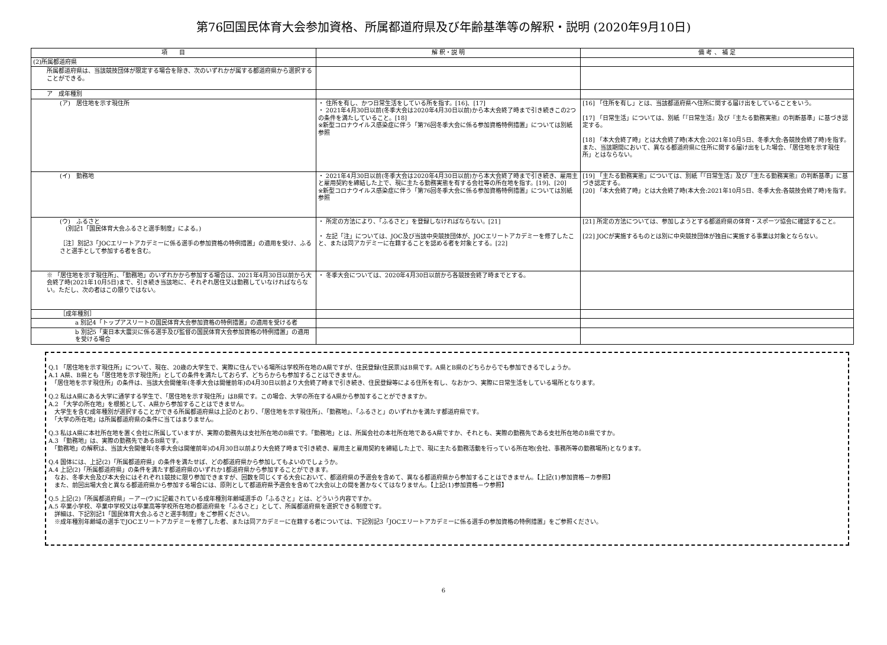第76回国民体育大会参加資格、所属都道府県及び年齢基準等の解釈・説明 (2020年9月10日)
| 項 目 | 解 釈・説 明 | 備 考 、 補 足 |
| --- | --- | --- |
| (2)所属都道府県 | | |
| 所属都道府県は、当該競技団体が限定する場合を除き、次のいずれかが属する都道府県から選択することができる。 | | |
| ア 成年種別 | | |
| (ア) 居住地を示す現住所 | ・ 住所を有し、かつ日常生活をしている所を指す。[16]、[17] ・ 2021年4月30日以前(冬季大会は2020年4月30日以前)から本大会終了時まで引き続きこの2つの条件を満たしていること。[18] ※新型コロナウイルス感染症に伴う「第76回冬季大会に係る参加資格特例措置」については別紙参照 | [16] 「住所を有し」とは、当該都道府県へ住所に関する届け出をしていることをいう。 [17] 「日常生活」については、別紙「『日常生活』及び『主たる勤務実態』の判断基準」に基づき認定する。 [18] 「本大会終了時」とは大会終了時(本大会:2021年10月5日、冬季大会:各競技会終了時)を指す。また、当該期間において、異なる都道府県に住所に関する届け出をした場合、「居住地を示す現住所」とはならない。 |
| (イ) 勤務地 | ・ 2021年4月30日以前(冬季大会は2020年4月30日以前)から本大会終了時まで引き続き、雇用主と雇用契約を締結した上で、現に主たる勤務実態を有する会社等の所在地を指す。[19]、[20] ※新型コロナウイルス感染症に伴う「第76回冬季大会に係る参加資格特例措置」については別紙参照 | [19] 「主たる勤務実態」については、別紙「『日常生活』及び『主たる勤務実態』の判断基準」に基づき認定する。 [20] 「本大会終了時」とは大会終了時(本大会:2021年10月5日、冬季大会:各競技会終了時)を指す。 |
| (ウ) ふるさと (別記1「国民体育大会ふるさと選手制度」による。) ［注］別記3「JOCエリートアカデミーに係る選手の参加資格の特例措置」の適用を受け、ふるさと選手として参加する者を含む。 | ・ 所定の方法により、「ふるさと」を登録しなければならない。[21] ・ 左記「注」については、JOC及び当該中央競技団体が、JOCエリートアカデミーを修了したこと、または同アカデミーに在籍することを認める者を対象とする。[22] | [21] 所定の方法については、参加しようとする都道府県の体育・スポーツ協会に確認すること。 [22] JOCが実施するものとは別に中央競技団体が独自に実施する事業は対象とならない。 |
| ※ 「居住地を示す現住所」、「勤務地」のいずれかから参加する場合は、2021年4月30日以前から大会終了時(2021年10月5日)まで、引き続き当該地に、それぞれ居住又は勤務していなければならない。ただし、次の者はこの限りではない。 | ・ 冬季大会については、2020年4月30日以前から各競技会終了時までとする。 | |
| ［成年種別］ | | |
| a 別記4「トップアスリートの国民体育大会参加資格の特例措置」の適用を受ける者 | | |
| b 別記5「東日本大震災に係る選手及び監督の国民体育大会参加資格の特例措置」の適用を受ける場合 | | |
Q.1 「居住地を示す現住所」について、現在、20歳の大学生で、実際に住んでいる場所は学校所在地のA県ですが、住民登録(住民票)はB県です。A県とB県のどちらからでも参加できるでしょうか。
A.1 A県、B県とも「居住地を示す現住所」としての条件を満たしておらず、どちらからも参加することはできません。
　「居住地を示す現住所」の条件は、当該大会開催年(冬季大会は開催前年)の4月30日以前より大会終了時まで引き続き、住民登録等による住所を有し、なおかつ、実際に日常生活をしている場所となります。
Q.2 私はA県にある大学に通学する学生で、「居住地を示す現住所」はB県です。この場合、大学の所在するA県から参加することができますか。
A.2 「大学の所在地」を根拠として、A県から参加することはできません。
　大学生を含む成年種別が選択することができる所属都道府県は上記のとおり、「居住地を示す現住所」、「勤務地」、「ふるさと」のいずれかを満たす都道府県です。
　「大学の所在地」は所属都道府県の条件に当てはまりません。
Q.3 私はA県に本社所在地を置く会社に所属していますが、実際の勤務先は支社所在地のB県です。「勤務地」とは、所属会社の本社所在地であるA県ですか、それとも、実際の勤務先である支社所在地のB県ですか。
A.3 「勤務地」は、実際の勤務先であるB県です。
　「勤務地」の解釈は、当該大会開催年(冬季大会は開催前年)の4月30日以前より大会終了時まで引き続き、雇用主と雇用契約を締結した上で、現に主たる勤務活動を行っている所在地(会社、事務所等の勤務場所)となります。
Q.4 国体には、上記(2)「所属都道府県」の条件を満たせば、どの都道府県から参加してもよいのでしょうか。
A.4 上記(2)「所属都道府県」の条件を満たす都道府県のいずれか1都道府県から参加することができます。
　なお、冬季大会及び本大会にはそれぞれ1競技に限り参加できますが、回数を同じくする大会において、都道府県の予選会を含めて、異なる都道府県から参加することはできません。【上記(1)参加資格－カ参照】
　また、前回出場大会と異なる都道府県から参加する場合には、原則として都道府県予選会を含めて2大会以上の間を置かなくてはなりません。【上記(1)参加資格－ウ参照】
Q.5 上記(2)「所属都道府県」－ア－(ウ)に記載されている成年種別年齢域選手の「ふるさと」とは、どういう内容ですか。
A.5 卒業小学校、卒業中学校又は卒業高等学校所在地の都道府県を「ふるさと」として、所属都道府県を選択できる制度です。
　詳細は、下記別記1「国民体育大会ふるさと選手制度」をご参照ください。
　※成年種別年齢域の選手でJOCエリートアカデミーを修了した者、または同アカデミーに在籍する者については、下記別記3「JOCエリートアカデミーに係る選手の参加資格の特例措置」をご参照ください。
6